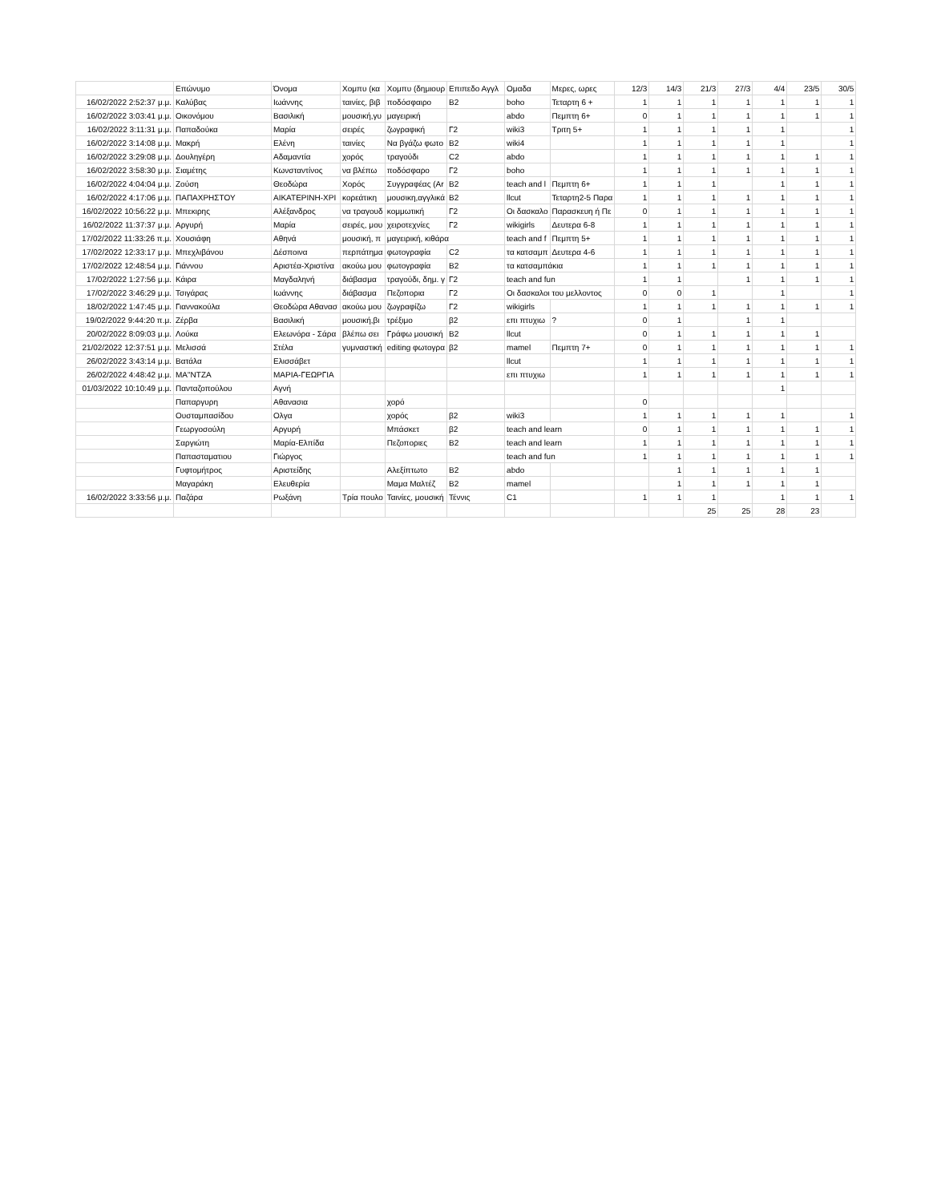| | Επώνυμο | Όνομα | Χομπυ (κα | Χομπυ (δημιουρ | Επιπεδο Αγγλ | Ομαδα | Μερες, ωρες | 12/3 | 14/3 | 21/3 | 27/3 | 4/4 | 23/5 | 30/5 |
| --- | --- | --- | --- | --- | --- | --- | --- | --- | --- | --- | --- | --- | --- | --- |
| 16/02/2022 2:52:37 μ.μ. | Καλύβας | Ιωάννης | ταινίες, βιβ | ποδόσφαιρο | B2 | boho | Τεταρτη 6 + | 1 | 1 | 1 | 1 | 1 | 1 | 1 |
| 16/02/2022 3:03:41 μ.μ. | Οικονόμου | Βασιλική | μουσική,γυ | μαγειρική | | abdo | Πεμπτη 6+ | 0 | 1 | 1 | 1 | 1 | 1 | 1 |
| 16/02/2022 3:11:31 μ.μ. | Παπαδούκα | Μαρία | σειρές | ζωγραφική | Γ2 | wiki3 | Τριτη 5+ | 1 | 1 | 1 | 1 | 1 | | 1 |
| 16/02/2022 3:14:08 μ.μ. | Μακρή | Ελένη | ταινίες | Να βγάζω φωτο | B2 | wiki4 | | 1 | 1 | 1 | 1 | 1 | | 1 |
| 16/02/2022 3:29:08 μ.μ. | Δουληγέρη | Αδαμαντία | χορός | τραγούδι | C2 | abdo | | 1 | 1 | 1 | 1 | 1 | 1 | 1 |
| 16/02/2022 3:58:30 μ.μ. | Σιαμέτης | Κωνσταντίνος | να βλέπω | ποδόσφαρο | Γ2 | boho | | 1 | 1 | 1 | 1 | 1 | 1 | 1 |
| 16/02/2022 4:04:04 μ.μ. | Ζούση | Θεοδώρα | Χορός | Συγγραφέας (Ar | B2 | teach and l | Πεμπτη 6+ | 1 | 1 | 1 | | 1 | 1 | 1 |
| 16/02/2022 4:17:06 μ.μ. | ΠΑΠΑΧΡΗΣΤΟΥ | ΑΙΚΑΤΕΡΙΝΗ-ΧΡΙ | κορεάτικη | μουσικη,αγγλικά | B2 | llcut | Τεταρτη2-5 Παρα | 1 | 1 | 1 | 1 | 1 | 1 | 1 |
| 16/02/2022 10:56:22 μ.μ. | Μπεκιρης | Αλέξανδρος | να τραγουδ | κομμωτική | Γ2 | Οι δασκαλο | Παρασκευη ή Πε | 0 | 1 | 1 | 1 | 1 | 1 | 1 |
| 16/02/2022 11:37:37 μ.μ. | Αργυρή | Μαρία | σειρές, μου | χειροτεχνίες | Γ2 | wikigirls | Δευτερα 6-8 | 1 | 1 | 1 | 1 | 1 | 1 | 1 |
| 17/02/2022 11:33:26 π.μ. | Χουσιάφη | Αθηνά | μουσική, π | μαγειρική, κιθάρα | | teach and f | Πεμπτη 5+ | 1 | 1 | 1 | 1 | 1 | 1 | 1 |
| 17/02/2022 12:33:17 μ.μ. | Μπεχλιβάνου | Δέσποινα | περπάτημα | φωτογραφία | C2 | τα κατσαμπ | Δευτερα 4-6 | 1 | 1 | 1 | 1 | 1 | 1 | 1 |
| 17/02/2022 12:48:54 μ.μ. | Γιάννου | Αριστέα-Χριστίνα | ακούω μου | φωτογραφία | B2 | τα κατσαμπάκια | | 1 | 1 | 1 | 1 | 1 | 1 | 1 |
| 17/02/2022 1:27:56 μ.μ. | Κάιρα | Μαγδαληνή | διάβασμα | τραγούδι, δημ. γ | Γ2 | teach and fun | | 1 | 1 | | 1 | 1 | 1 | 1 |
| 17/02/2022 3:46:29 μ.μ. | Τσιγάρας | Ιωάννης | διάβασμα | Πεζοπορια | Γ2 | Οι δασκαλοι του μελλοντος | | 0 | 0 | 1 | | 1 | | 1 |
| 18/02/2022 1:47:45 μ.μ. | Γιαννακούλα | Θεοδώρα Αθανασ | ακούω μου | ζωγραφίζω | Γ2 | wikigirls | | 1 | 1 | 1 | 1 | 1 | 1 | 1 |
| 19/02/2022 9:44:20 π.μ. | Ζέρβα | Βασιλική | μουσική,βι | τρέξιμο | β2 | επι πτυχιω | ? | 0 | 1 | | 1 | 1 | | |
| 20/02/2022 8:09:03 μ.μ. | Λούκα | Ελεωνόρα - Σάρα | βλέπω σει | Γράφω μουσική | B2 | llcut | | 0 | 1 | 1 | 1 | 1 | 1 | |
| 21/02/2022 12:37:51 μ.μ. | Μελισσά | Στέλα | γυμναστική | editing φωτογρα | β2 | mamel | Πεμπτη 7+ | 0 | 1 | 1 | 1 | 1 | 1 | 1 |
| 26/02/2022 3:43:14 μ.μ. | Βατάλα | Ελισσάβετ | | | | llcut | | 1 | 1 | 1 | 1 | 1 | 1 | 1 |
| 26/02/2022 4:48:42 μ.μ. | ΜΑ"ΝΤΖΑ | ΜΑΡΙΑ-ΓΕΩΡΓΙΑ | | | | επι πτυχιω | | 1 | 1 | 1 | 1 | 1 | 1 | 1 |
| 01/03/2022 10:10:49 μ.μ. | Πανταζοπούλου | Αγνή | | | | | | | | | | 1 | | |
| | Παπαργυρη | Αθανασια | | χορό | | | | 0 | | | | | | |
| | Ουσταμπασίδου | Ολγα | | χορός | β2 | wiki3 | | 1 | 1 | 1 | 1 | 1 | | 1 |
| | Γεωργοσούλη | Αργυρή | | Μπάσκετ | β2 | teach and learn | | 0 | 1 | 1 | 1 | 1 | 1 | 1 |
| | Σαργιώτη | Μαρία-Ελπίδα | | Πεζοποριες | B2 | teach and learn | | 1 | 1 | 1 | 1 | 1 | 1 | 1 |
| | Παπασταματιου | Γιώργος | | | | teach and fun | | 1 | 1 | 1 | 1 | 1 | 1 | 1 |
| | Γυφτομήτρος | Αριστείδης | | Αλεξίπτωτο | B2 | abdo | | | 1 | 1 | 1 | 1 | 1 | |
| | Μαγαράκη | Ελευθερία | | Μαμα Μαλτέζ | B2 | mamel | | | 1 | 1 | 1 | 1 | 1 | |
| 16/02/2022 3:33:56 μ.μ. | Παζάρα | Ρωξάνη | Τρία πουλο | Ταινίες, μουσική | Τέννις | C1 | | 1 | 1 | 1 | | 1 | 1 | 1 |
| | | | | | | | | | | 25 | 25 | 28 | 23 | |